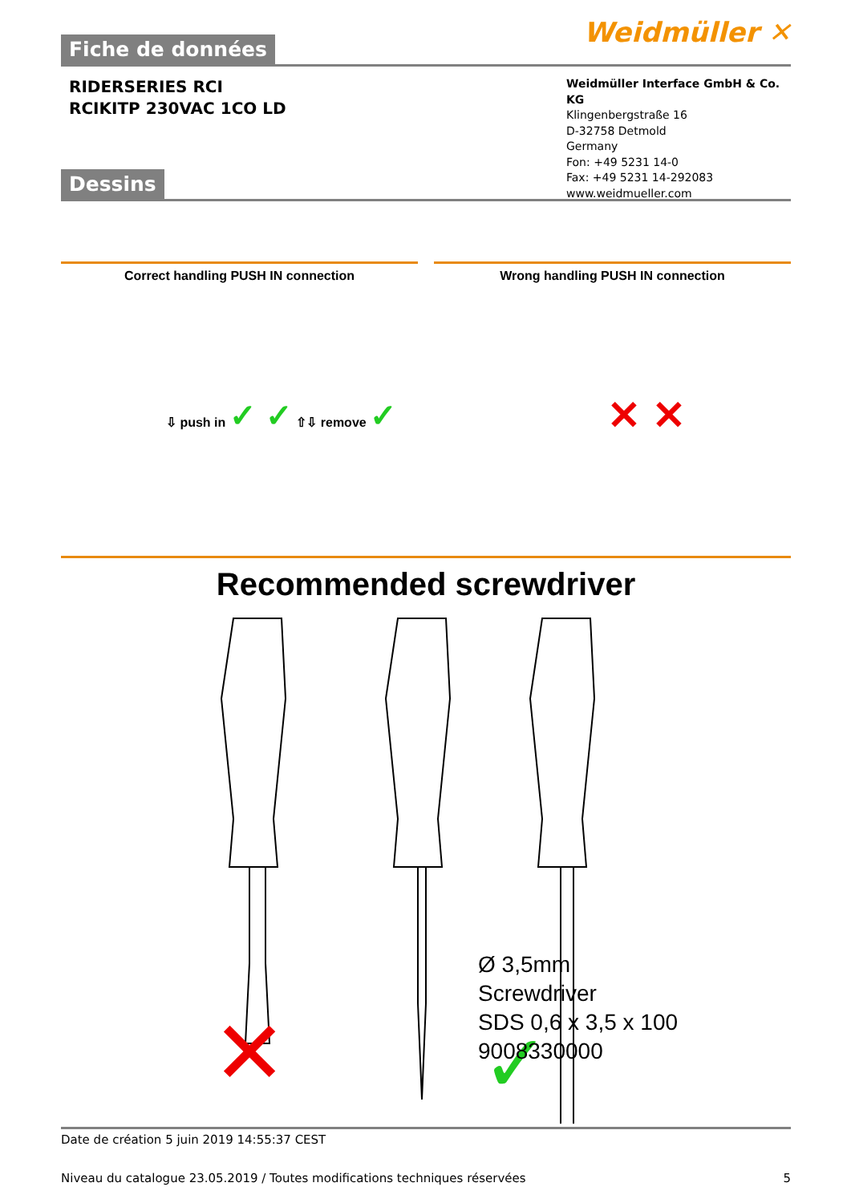Fiche de données
Weidmüller ✕
RIDERSERIES RCI
RCIKITP 230VAC 1CO LD
Weidmüller Interface GmbH & Co. KG
Klingenbergstraße 16
D-32758 Detmold
Germany
Fon: +49 5231 14-0
Fax: +49 5231 14-292083
www.weidmueller.com
Dessins
Correct handling PUSH IN connection
Wrong handling PUSH IN connection
⇩ push in ✓ ✓ ⇧⇩ remove ✓ ✕ ✕
Recommended screwdriver
✕
✓
Ø 3,5mm
Screwdriver
SDS 0,6 x 3,5 x 100
9008330000
Date de création 5 juin 2019 14:55:37 CEST
Niveau du catalogue 23.05.2019 / Toutes modifications techniques réservées 5